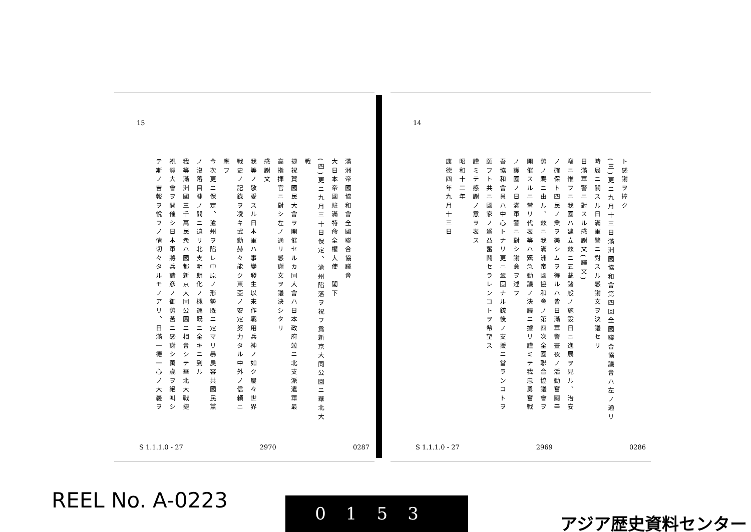14
ト感謝ヲ捧ク
(三)更ニ九月十三日滿洲國協和會第四回全國聯合協議會ハ左ノ通リ
時局ニ關スル日滿軍警ニ對スル感謝文ヲ決議セリ
日滿軍警ニ對スル感謝文(譯文)
竊ニ惟フニ我國ハ建立玆ニ五載諸般ノ施設日ニ進展ヲ見ル、治安
ノ確保ト四民ノ業ヲ樂シムヲ得ルハ皆日滿軍警晝夜ノ活動奮鬪辛
勞ノ賜ニ由ル、玆ニ我滿洲帝國協和會ノ第四次全國聯合協議會ヲ
開催スルニ當リ代表等ハ緊急動議ノ決議ニ據リ謹ミテ我忠勇奮戰
ノ護國ノ日滿軍警ニ對シ謝意ヲ述フ
吾協和會員ハ中心トナリ更ニ鞏固ナル銃後ノ支援ニ當ランコトヲ
願フト共ニ國家ノ爲益奮鬪セラレンコトヲ希望ス
謹ミテ感謝ノ意ヲ表ス
昭和十二年
康德四年九月十三日
S 1.1.1.0 - 27 2969 0286
15
滿洲帝國協和會全國聯合協議會
大日本帝國駐滿特命全權大使　閣下
(四)更ニ九月三十日保定、滄州陷落ヲ祝フ爲新京大同公園ニ華北大戰
捷祝賀國民大會ヲ開催セルカ同大會ハ日本政府竝ニ北支派遣軍最
高指揮官ニ對シ左ノ通リ感謝文ヲ議決シタリ
感謝文
我等ノ敬愛スル日本軍ハ事變發生以來作戰用兵神ノ如ク屢々世界
戰史ノ記錄ヲ凌キ武勳赫々能ク東亞ノ安定努力タル中外ノ信頼ニ
應フ
今次更ニ保定、滄州ヲ陷レ中原ノ形勢既ニ定マリ暴戾容共國民黨
ノ沒落目睫ノ間ニ迫リ北支明朗化ノ機運既ニ全キニ到ル
我等滿洲國三千萬民衆ハ國都新京大同公園ニ相會シテ華北大戰捷
祝賀大會ヲ開催シ日本軍將兵諸彦ノ御勞苦ニ感謝シ萬歲ヲ絕叫シ
テ斯ノ吉報ヲ悅フノ情切々タルモノアリ、日滿一德一心ノ大義ヲ
S 1.1.1.0 - 27 2970 0287
REEL No. A-0223 0153
アジア歴史資料センター